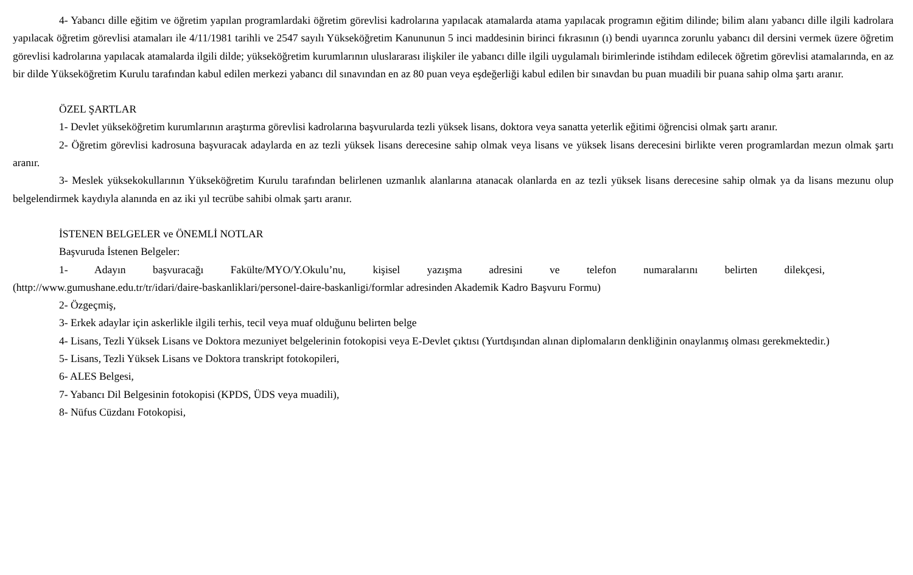4- Yabancı dille eğitim ve öğretim yapılan programlardaki öğretim görevlisi kadrolarına yapılacak atamalarda atama yapılacak programın eğitim dilinde; bilim alanı yabancı dille ilgili kadrolara yapılacak öğretim görevlisi atamaları ile 4/11/1981 tarihli ve 2547 sayılı Yükseköğretim Kanununun 5 inci maddesinin birinci fıkrasının (ı) bendi uyarınca zorunlu yabancı dil dersini vermek üzere öğretim görevlisi kadrolarına yapılacak atamalarda ilgili dilde; yükseköğretim kurumlarının uluslararası ilişkiler ile yabancı dille ilgili uygulamalı birimlerinde istihdam edilecek öğretim görevlisi atamalarında, en az bir dilde Yükseköğretim Kurulu tarafından kabul edilen merkezi yabancı dil sınavından en az 80 puan veya eşdeğerliği kabul edilen bir sınavdan bu puan muadili bir puana sahip olma şartı aranır.
ÖZEL ŞARTLAR
1- Devlet yükseköğretim kurumlarının araştırma görevlisi kadrolarına başvurularda tezli yüksek lisans, doktora veya sanatta yeterlik eğitimi öğrencisi olmak şartı aranır.
2- Öğretim görevlisi kadrosuna başvuracak adaylarda en az tezli yüksek lisans derecesine sahip olmak veya lisans ve yüksek lisans derecesini birlikte veren programlardan mezun olmak şartı aranır.
3- Meslek yüksekokullarının Yükseköğretim Kurulu tarafından belirlenen uzmanlık alanlarına atanacak olanlarda en az tezli yüksek lisans derecesine sahip olmak ya da lisans mezunu olup belgelendirmek kaydıyla alanında en az iki yıl tecrübe sahibi olmak şartı aranır.
İSTENEN BELGELER ve ÖNEMLİ NOTLAR
Başvuruda İstenen Belgeler:
1- Adayın başvuracağı Fakülte/MYO/Y.Okulu’nu, kişisel yazışma adresini ve telefon numaralarını belirten dilekçesi,
(http://www.gumushane.edu.tr/tr/idari/daire-baskanliklari/personel-daire-baskanligi/formlar adresinden Akademik Kadro Başvuru Formu)
2- Özgeçmiş,
3- Erkek adaylar için askerlikle ilgili terhis, tecil veya muaf olduğunu belirten belge
4- Lisans, Tezli Yüksek Lisans ve Doktora mezuniyet belgelerinin fotokopisi veya E-Devlet çıktısı (Yurtdışından alınan diplomaların denkliğinin onaylanmış olması gerekmektedir.)
5- Lisans, Tezli Yüksek Lisans ve Doktora transkript fotokopileri,
6- ALES Belgesi,
7- Yabancı Dil Belgesinin fotokopisi (KPDS, ÜDS veya muadili),
8- Nüfus Cüzdanı Fotokopisi,